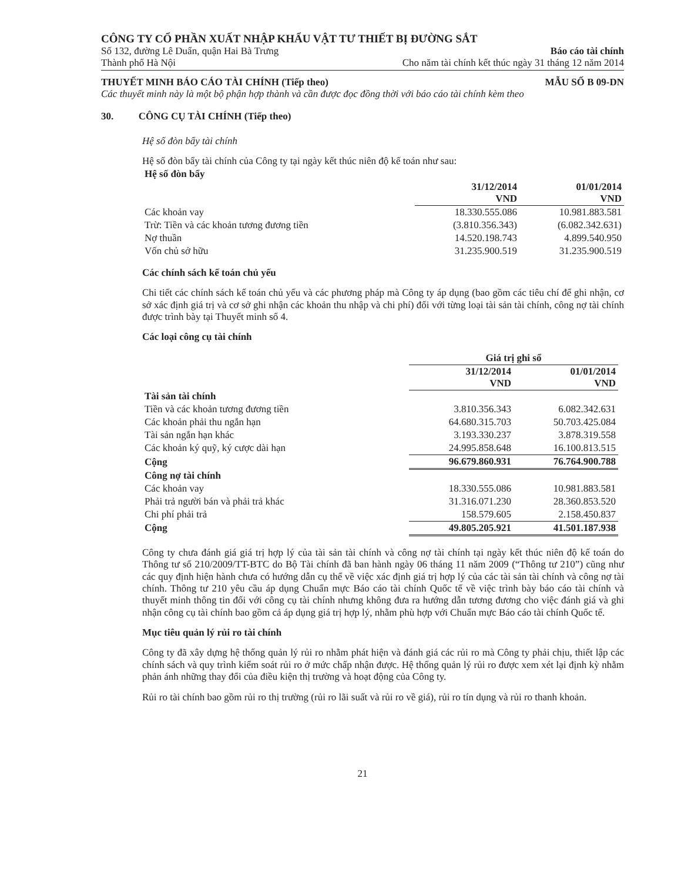CÔNG TY CỔ PHẦN XUẤT NHẬP KHẨU VẬT TƯ THIẾT BỊ ĐƯỜNG SẮT
Số 132, đường Lê Duẩn, quận Hai Bà Trưng
Thành phố Hà Nội
Báo cáo tài chính
Cho năm tài chính kết thúc ngày 31 tháng 12 năm 2014
THUYẾT MINH BÁO CÁO TÀI CHÍNH (Tiếp theo)
MẪU SỐ B 09-DN
Các thuyết minh này là một bộ phận hợp thành và cần được đọc đồng thời với báo cáo tài chính kèm theo
30. CÔNG CỤ TÀI CHÍNH (Tiếp theo)
Hệ số đòn bẩy tài chính
Hệ số đòn bẩy tài chính của Công ty tại ngày kết thúc niên độ kế toán như sau:
| Hệ số đòn bẩy | | |
| | 31/12/2014 VND | 01/01/2014 VND |
| Các khoản vay | 18.330.555.086 | 10.981.883.581 |
| Trừ: Tiền và các khoản tương đương tiền | (3.810.356.343) | (6.082.342.631) |
| Nợ thuần | 14.520.198.743 | 4.899.540.950 |
| Vốn chủ sở hữu | 31.235.900.519 | 31.235.900.519 |
Các chính sách kế toán chủ yếu
Chi tiết các chính sách kế toán chủ yếu và các phương pháp mà Công ty áp dụng (bao gồm các tiêu chí để ghi nhận, cơ sở xác định giá trị và cơ sở ghi nhận các khoản thu nhập và chi phí) đối với từng loại tài sản tài chính, công nợ tài chính được trình bày tại Thuyết minh số 4.
Các loại công cụ tài chính
| | Giá trị ghi sổ | |
| | 31/12/2014 VND | 01/01/2014 VND |
| Tài sản tài chính | | |
| Tiền và các khoản tương đương tiền | 3.810.356.343 | 6.082.342.631 |
| Các khoản phải thu ngắn hạn | 64.680.315.703 | 50.703.425.084 |
| Tài sản ngắn hạn khác | 3.193.330.237 | 3.878.319.558 |
| Các khoản ký quỹ, ký cược dài hạn | 24.995.858.648 | 16.100.813.515 |
| Cộng | 96.679.860.931 | 76.764.900.788 |
| Công nợ tài chính | | |
| Các khoản vay | 18.330.555.086 | 10.981.883.581 |
| Phải trả người bán và phải trả khác | 31.316.071.230 | 28.360.853.520 |
| Chi phí phải trả | 158.579.605 | 2.158.450.837 |
| Cộng | 49.805.205.921 | 41.501.187.938 |
Công ty chưa đánh giá giá trị hợp lý của tài sản tài chính và công nợ tài chính tại ngày kết thúc niên độ kế toán do Thông tư số 210/2009/TT-BTC do Bộ Tài chính đã ban hành ngày 06 tháng 11 năm 2009 (“Thông tư 210”) cũng như các quy định hiện hành chưa có hướng dẫn cụ thể về việc xác định giá trị hợp lý của các tài sản tài chính và công nợ tài chính. Thông tư 210 yêu cầu áp dụng Chuẩn mực Báo cáo tài chính Quốc tế về việc trình bày báo cáo tài chính và thuyết minh thông tin đối với công cụ tài chính nhưng không đưa ra hướng dẫn tương đương cho việc đánh giá và ghi nhận công cụ tài chính bao gồm cả áp dụng giá trị hợp lý, nhằm phù hợp với Chuẩn mực Báo cáo tài chính Quốc tế.
Mục tiêu quản lý rủi ro tài chính
Công ty đã xây dựng hệ thống quản lý rủi ro nhằm phát hiện và đánh giá các rủi ro mà Công ty phải chịu, thiết lập các chính sách và quy trình kiểm soát rủi ro ở mức chấp nhận được. Hệ thống quản lý rủi ro được xem xét lại định kỳ nhằm phản ánh những thay đổi của điều kiện thị trường và hoạt động của Công ty.
Rủi ro tài chính bao gồm rủi ro thị trường (rủi ro lãi suất và rủi ro về giá), rủi ro tín dụng và rủi ro thanh khoản.
21